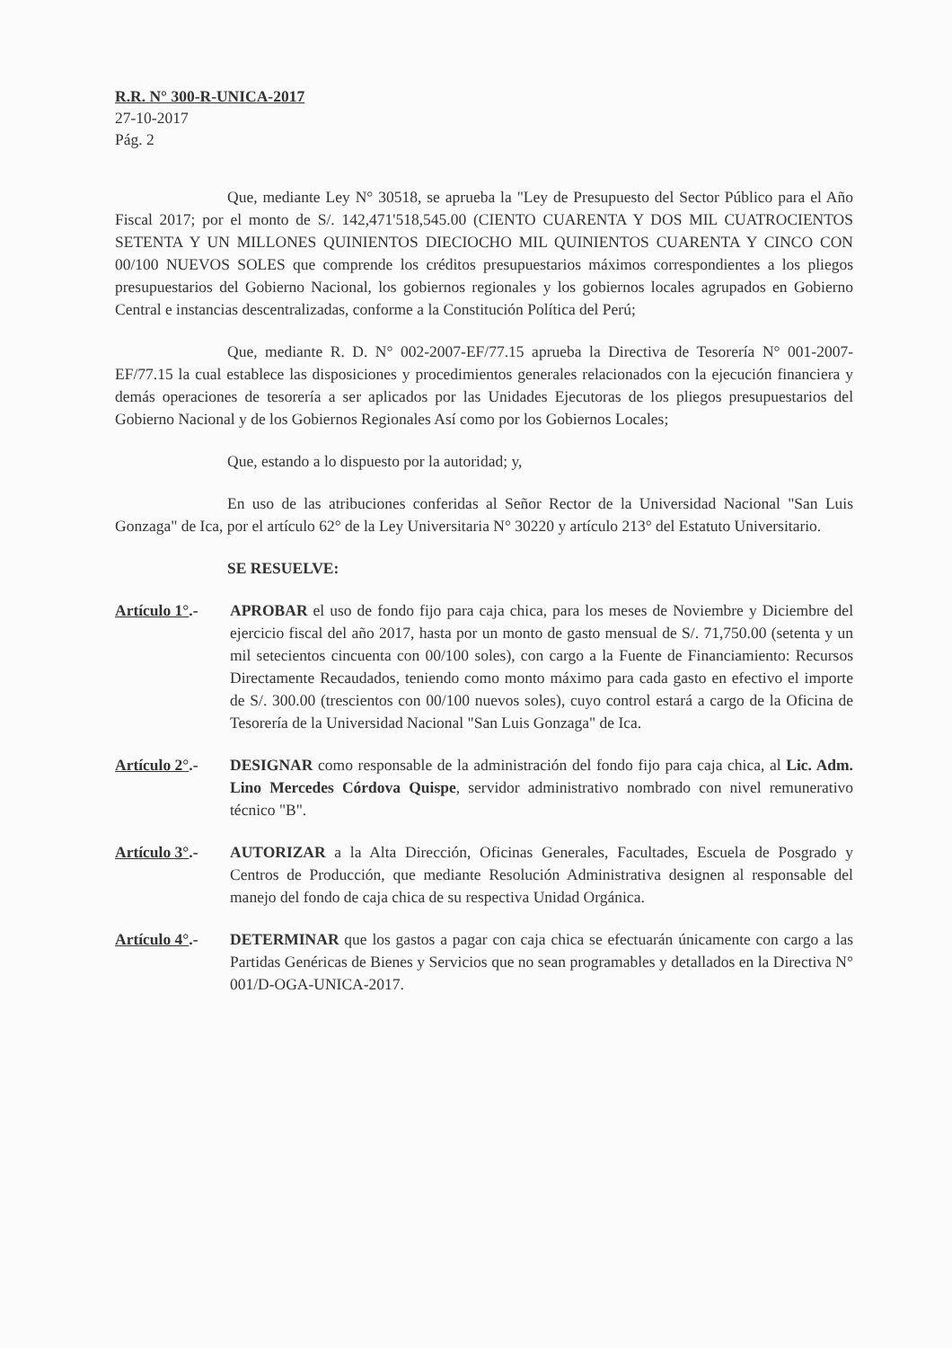R.R. N° 300-R-UNICA-2017
27-10-2017
Pág. 2
Que, mediante Ley N° 30518, se aprueba la "Ley de Presupuesto del Sector Público para el Año Fiscal 2017; por el monto de S/. 142,471'518,545.00 (CIENTO CUARENTA Y DOS MIL CUATROCIENTOS SETENTA Y UN MILLONES QUINIENTOS DIECIOCHO MIL QUINIENTOS CUARENTA Y CINCO CON 00/100 NUEVOS SOLES que comprende los créditos presupuestarios máximos correspondientes a los pliegos presupuestarios del Gobierno Nacional, los gobiernos regionales y los gobiernos locales agrupados en Gobierno Central e instancias descentralizadas, conforme a la Constitución Política del Perú;
Que, mediante R. D. N° 002-2007-EF/77.15 aprueba la Directiva de Tesorería N° 001-2007-EF/77.15 la cual establece las disposiciones y procedimientos generales relacionados con la ejecución financiera y demás operaciones de tesorería a ser aplicados por las Unidades Ejecutoras de los pliegos presupuestarios del Gobierno Nacional y de los Gobiernos Regionales Así como por los Gobiernos Locales;
Que, estando a lo dispuesto por la autoridad; y,
En uso de las atribuciones conferidas al Señor Rector de la Universidad Nacional "San Luis Gonzaga" de Ica, por el artículo 62° de la Ley Universitaria N° 30220 y artículo 213° del Estatuto Universitario.
SE RESUELVE:
Artículo 1°.-
APROBAR el uso de fondo fijo para caja chica, para los meses de Noviembre y Diciembre del ejercicio fiscal del año 2017, hasta por un monto de gasto mensual de S/. 71,750.00 (setenta y un mil setecientos cincuenta con 00/100 soles), con cargo a la Fuente de Financiamiento: Recursos Directamente Recaudados, teniendo como monto máximo para cada gasto en efectivo el importe de S/. 300.00 (trescientos con 00/100 nuevos soles), cuyo control estará a cargo de la Oficina de Tesorería de la Universidad Nacional "San Luis Gonzaga" de Ica.
Artículo 2°.-
DESIGNAR como responsable de la administración del fondo fijo para caja chica, al Lic. Adm. Lino Mercedes Córdova Quispe, servidor administrativo nombrado con nivel remunerativo técnico "B".
Artículo 3°.-
AUTORIZAR a la Alta Dirección, Oficinas Generales, Facultades, Escuela de Posgrado y Centros de Producción, que mediante Resolución Administrativa designen al responsable del manejo del fondo de caja chica de su respectiva Unidad Orgánica.
Artículo 4°.-
DETERMINAR que los gastos a pagar con caja chica se efectuarán únicamente con cargo a las Partidas Genéricas de Bienes y Servicios que no sean programables y detallados en la Directiva N° 001/D-OGA-UNICA-2017.